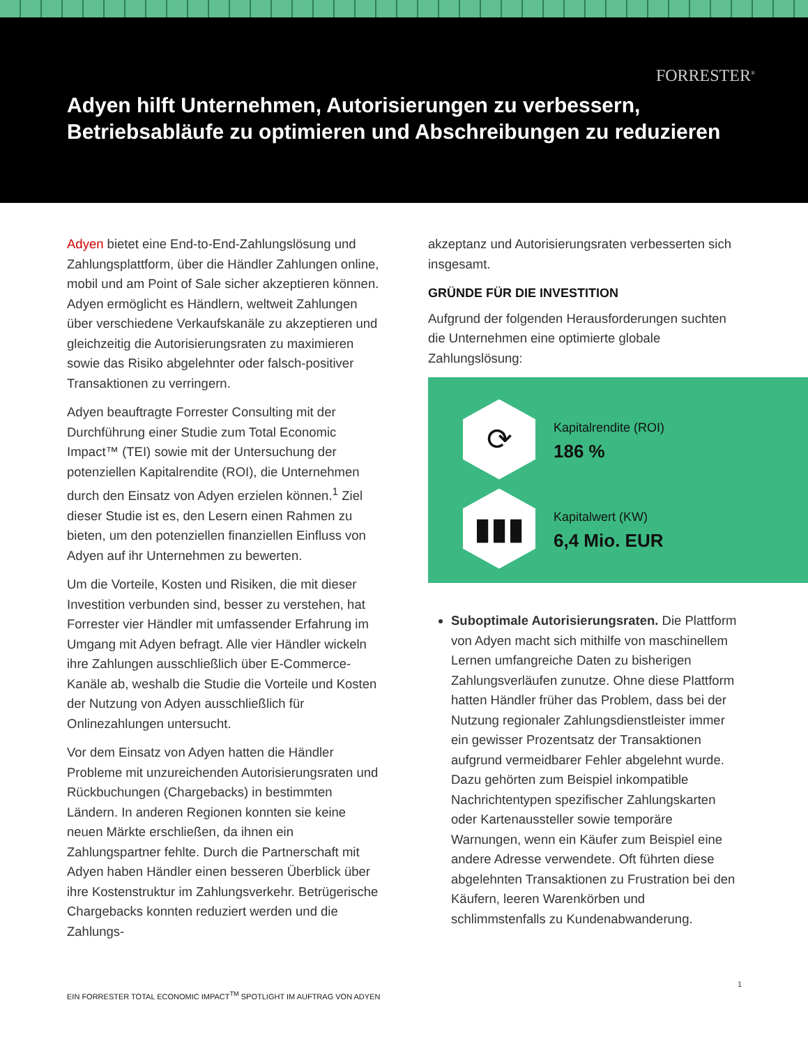FORRESTER<sup>®</sup>
Adyen hilft Unternehmen, Autorisierungen zu verbessern, Betriebsabläufe zu optimieren und Abschreibungen zu reduzieren
Adyen bietet eine End-to-End-Zahlungslösung und Zahlungsplattform, über die Händler Zahlungen online, mobil und am Point of Sale sicher akzeptieren können. Adyen ermöglicht es Händlern, weltweit Zahlungen über verschiedene Verkaufskanäle zu akzeptieren und gleichzeitig die Autorisierungsraten zu maximieren sowie das Risiko abgelehnter oder falsch-positiver Transaktionen zu verringern.
Adyen beauftragte Forrester Consulting mit der Durchführung einer Studie zum Total Economic Impact™ (TEI) sowie mit der Untersuchung der potenziellen Kapitalrendite (ROI), die Unternehmen durch den Einsatz von Adyen erzielen können.<sup>1</sup> Ziel dieser Studie ist es, den Lesern einen Rahmen zu bieten, um den potenziellen finanziellen Einfluss von Adyen auf ihr Unternehmen zu bewerten.
Um die Vorteile, Kosten und Risiken, die mit dieser Investition verbunden sind, besser zu verstehen, hat Forrester vier Händler mit umfassender Erfahrung im Umgang mit Adyen befragt. Alle vier Händler wickeln ihre Zahlungen ausschließlich über E-Commerce-Kanäle ab, weshalb die Studie die Vorteile und Kosten der Nutzung von Adyen ausschließlich für Onlinezahlungen untersucht.
Vor dem Einsatz von Adyen hatten die Händler Probleme mit unzureichenden Autorisierungsraten und Rückbuchungen (Chargebacks) in bestimmten Ländern. In anderen Regionen konnten sie keine neuen Märkte erschließen, da ihnen ein Zahlungspartner fehlte. Durch die Partnerschaft mit Adyen haben Händler einen besseren Überblick über ihre Kostenstruktur im Zahlungsverkehr. Betrügerische Chargebacks konnten reduziert werden und die Zahlungs-
akzeptanz und Autorisierungsraten verbesserten sich insgesamt.
GRÜNDE FÜR DIE INVESTITION
Aufgrund der folgenden Herausforderungen suchten die Unternehmen eine optimierte globale Zahlungslösung:
⟳
Kapitalrendite (ROI)
186 %
▮▮▮
Kapitalwert (KW)
6,4 Mio. EUR
Suboptimale Autorisierungsraten. Die Plattform von Adyen macht sich mithilfe von maschinellem Lernen umfangreiche Daten zu bisherigen Zahlungsverläufen zunutze. Ohne diese Plattform hatten Händler früher das Problem, dass bei der Nutzung regionaler Zahlungsdienstleister immer ein gewisser Prozentsatz der Transaktionen aufgrund vermeidbarer Fehler abgelehnt wurde. Dazu gehörten zum Beispiel inkompatible Nachrichtentypen spezifischer Zahlungskarten oder Kartenaussteller sowie temporäre Warnungen, wenn ein Käufer zum Beispiel eine andere Adresse verwendete. Oft führten diese abgelehnten Transaktionen zu Frustration bei den Käufern, leeren Warenkörben und schlimmstenfalls zu Kundenabwanderung.
1
EIN FORRESTER TOTAL ECONOMIC IMPACT<sup>TM</sup> SPOTLIGHT IM AUFTRAG VON ADYEN